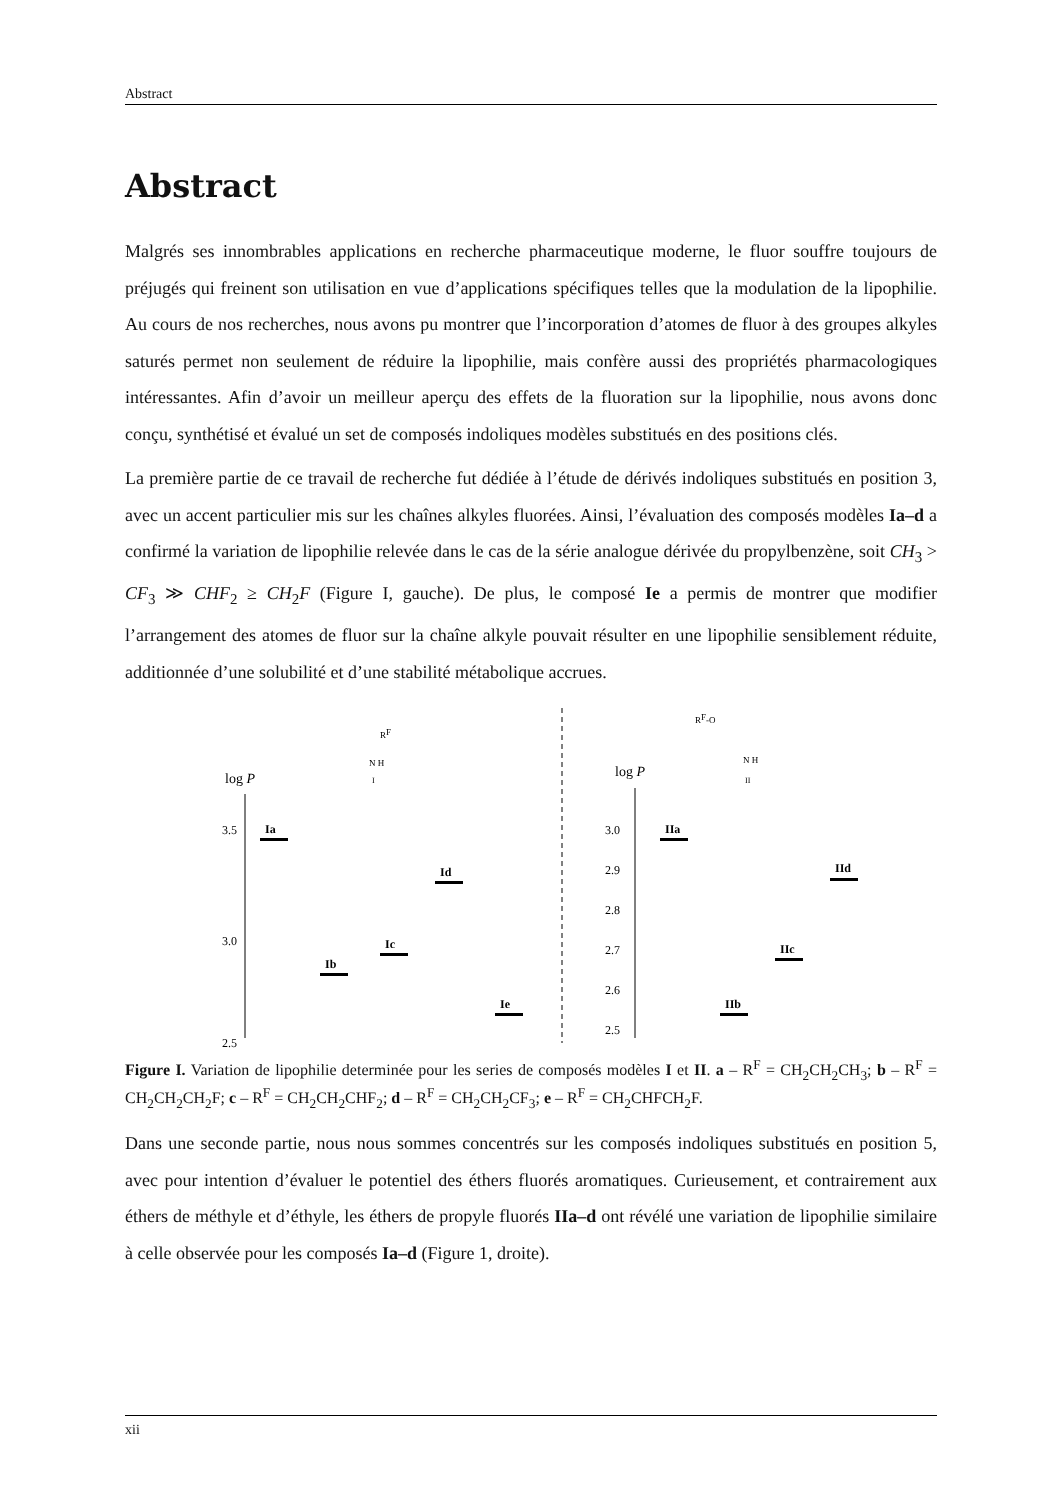Abstract
Abstract
Malgrés ses innombrables applications en recherche pharmaceutique moderne, le fluor souffre toujours de préjugés qui freinent son utilisation en vue d’applications spécifiques telles que la modulation de la lipophilie. Au cours de nos recherches, nous avons pu montrer que l’incorporation d’atomes de fluor à des groupes alkyles saturés permet non seulement de réduire la lipophilie, mais confère aussi des propriétés pharmacologiques intéressantes. Afin d’avoir un meilleur aperçu des effets de la fluoration sur la lipophilie, nous avons donc conçu, synthétisé et évalué un set de composés indoliques modèles substitués en des positions clés.
La première partie de ce travail de recherche fut dédiée à l’étude de dérivés indoliques substitués en position 3, avec un accent particulier mis sur les chaînes alkyles fluorées. Ainsi, l’évaluation des composés modèles Ia–d a confirmé la variation de lipophilie relevée dans le cas de la série analogue dérivée du propylbenzène, soit CH<sub>3</sub> > CF<sub>3</sub> ≫ CHF<sub>2</sub> ≥ CH<sub>2</sub>F (Figure I, gauche). De plus, le composé Ie a permis de montrer que modifier l’arrangement des atomes de fluor sur la chaîne alkyle pouvait résulter en une lipophilie sensiblement réduite, additionnée d’une solubilité et d’une stabilité métabolique accrues.
log P
3.5
3.0
2.5
Ia
Ib
Ic
Id
Ie
RF
N H
I
log P
3.0
2.9
2.8
2.7
2.6
2.5
IIa
IIb
IIc
IId
RF-O
N H
II
Figure I. Variation de lipophilie determinée pour les series de composés modèles I et II. a – R<sup>F</sup> = CH<sub>2</sub>CH<sub>2</sub>CH<sub>3</sub>; b – R<sup>F</sup> = CH<sub>2</sub>CH<sub>2</sub>CH<sub>2</sub>F; c – R<sup>F</sup> = CH<sub>2</sub>CH<sub>2</sub>CHF<sub>2</sub>; d – R<sup>F</sup> = CH<sub>2</sub>CH<sub>2</sub>CF<sub>3</sub>; e – R<sup>F</sup> = CH<sub>2</sub>CHFCH<sub>2</sub>F.
Dans une seconde partie, nous nous sommes concentrés sur les composés indoliques substitués en position 5, avec pour intention d’évaluer le potentiel des éthers fluorés aromatiques. Curieusement, et contrairement aux éthers de méthyle et d’éthyle, les éthers de propyle fluorés IIa–d ont révélé une variation de lipophilie similaire à celle observée pour les composés Ia–d (Figure 1, droite).
xii